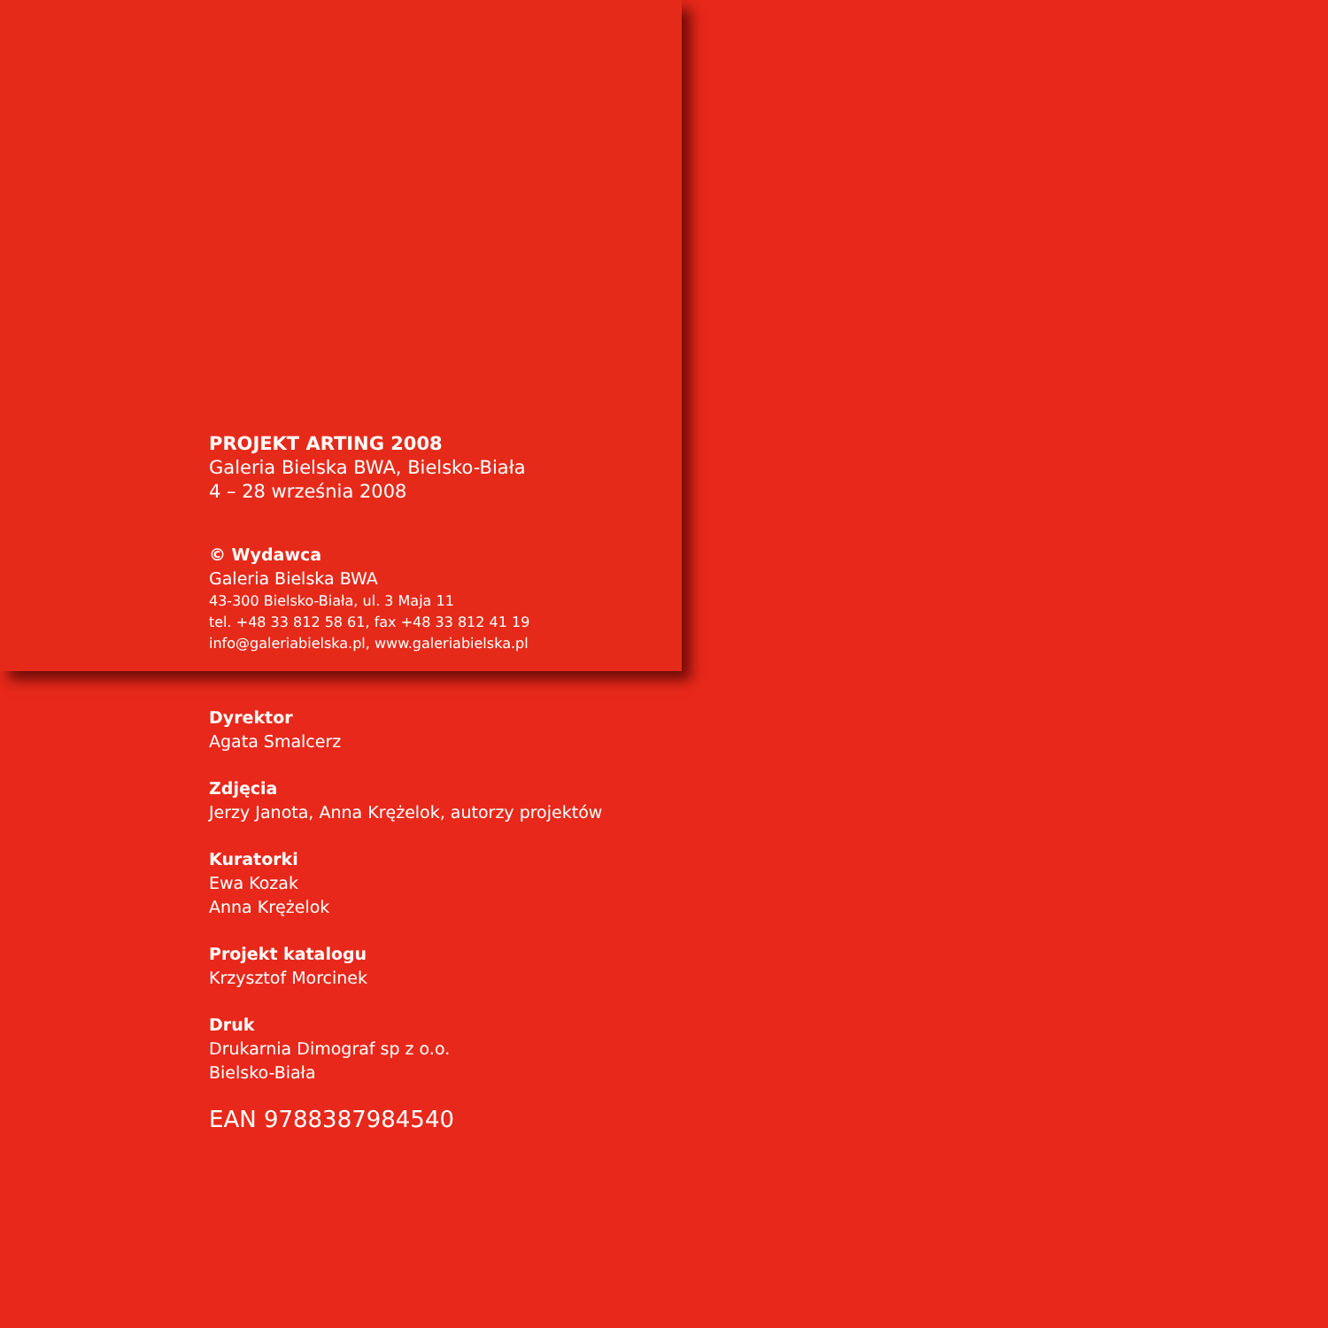PROJEKT ARTING 2008
Galeria Bielska BWA, Bielsko-Biała
4 – 28 września 2008
© Wydawca
Galeria Bielska BWA
43-300 Bielsko-Biała, ul. 3 Maja 11
tel. +48 33 812 58 61, fax +48 33 812 41 19
info@galeriabielska.pl, www.galeriabielska.pl
Dyrektor
Agata Smalcerz
Zdjęcia
Jerzy Janota, Anna Krężelok, autorzy projektów
Kuratorki
Ewa Kozak
Anna Krężelok
Projekt katalogu
Krzysztof Morcinek
Druk
Drukarnia Dimograf sp z o.o.
Bielsko-Biała
EAN 9788387984540